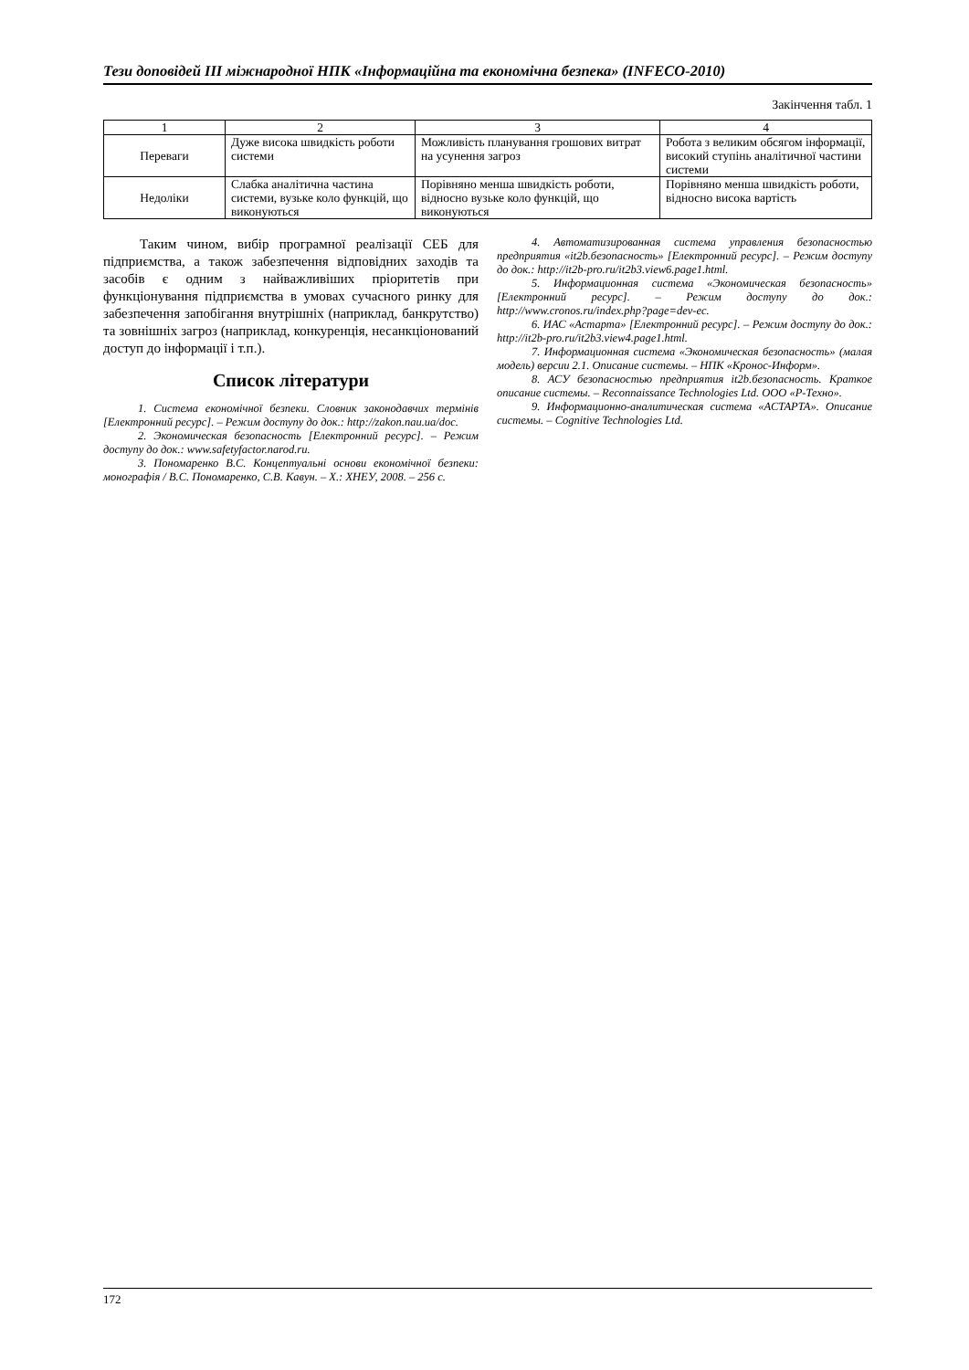Тези доповідей ІІІ міжнародної НПК «Інформаційна та економічна безпека» (INFECO-2010)
Закінчення табл. 1
| 1 | 2 | 3 | 4 |
| Переваги | Дуже висока швидкість роботи системи | Можливість планування грошових витрат на усунення загроз | Робота з великим обсягом інформації, високий ступінь аналітичної частини системи |
| Недоліки | Слабка аналітична частина системи, вузьке коло функцій, що виконуються | Порівняно менша швидкість роботи, відносно вузьке коло функцій, що виконуються | Порівняно менша швидкість роботи, відносно висока вартість |
Таким чином, вибір програмної реалізації СЕБ для підприємства, а також забезпечення відповідних заходів та засобів є одним з найважливіших пріоритетів при функціонування підприємства в умовах сучасного ринку для забезпечення запобігання внутрішніх (наприклад, банкрутство) та зовнішніх загроз (наприклад, конкуренція, несанкціонований доступ до інформації і т.п.).
Список літератури
1. Система економічної безпеки. Словник законодавчих термінів [Електронний ресурс]. – Режим доступу до док.: http://zakon.nau.ua/doc.
2. Экономическая безопасность [Електронний ресурс]. – Режим доступу до док.: www.safetyfactor.narod.ru.
3. Пономаренко В.С. Концептуальні основи економічної безпеки: монографія / В.С. Пономаренко, С.В. Кавун. – Х.: ХНЕУ, 2008. – 256 с.
4. Автоматизированная система управления безопасностью предприятия «it2b.безопасность» [Електронний ресурс]. – Режим доступу до док.: http://it2b-pro.ru/it2b3.view6.page1.html.
5. Информационная система «Экономическая безопасность» [Електронний ресурс]. – Режим доступу до док.: http://www.cronos.ru/index.php?page=dev-ec.
6. ИАС «Астарта» [Електронний ресурс]. – Режим доступу до док.: http://it2b-pro.ru/it2b3.view4.page1.html.
7. Информационная система «Экономическая безопасность» (малая модель) версии 2.1. Описание системы. – НПК «Кронос-Информ».
8. АСУ безопасностью предприятия it2b.безопасность. Краткое описание системы. – Reconnaissance Technologies Ltd. ООО «Р-Техно».
9. Информационно-аналитическая система «АСТАРТА». Описание системы. – Cognitive Technologies Ltd.
172